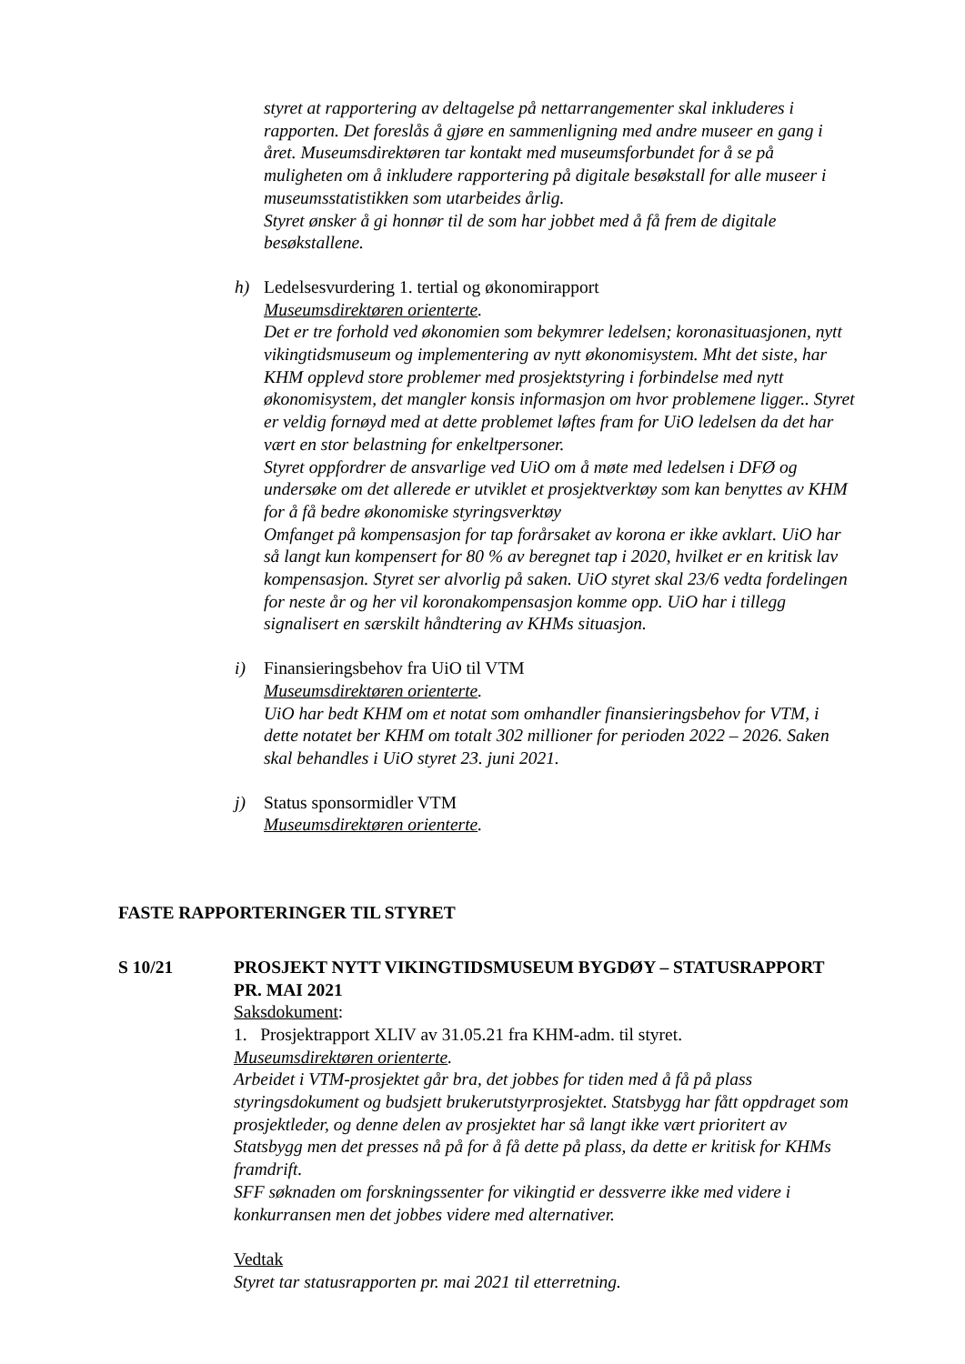styret at rapportering av deltagelse på nettarrangementer skal inkluderes i rapporten. Det foreslås å gjøre en sammenligning med andre museer en gang i året. Museumsdirektøren tar kontakt med museumsforbundet for å se på muligheten om å inkludere rapportering på digitale besøkstall for alle museer i museumsstatistikken som utarbeides årlig.
Styret ønsker å gi honnør til de som har jobbet med å få frem de digitale besøkstallene.
h) Ledelsesvurdering 1. tertial og økonomirapport
Museumsdirektøren orienterte.
Det er tre forhold ved økonomien som bekymrer ledelsen; koronasituasjonen, nytt vikingtidsmuseum og implementering av nytt økonomisystem. Mht det siste, har KHM opplevd store problemer med prosjektstyring i forbindelse med nytt økonomisystem, det mangler konsis informasjon om hvor problemene ligger.. Styret er veldig fornøyd med at dette problemet løftes fram for UiO ledelsen da det har vært en stor belastning for enkeltpersoner.
Styret oppfordrer de ansvarlige ved UiO om å møte med ledelsen i DFØ og undersøke om det allerede er utviklet et prosjektverktøy som kan benyttes av KHM for å få bedre økonomiske styringsverktøy
Omfanget på kompensasjon for tap forårsaket av korona er ikke avklart. UiO har så langt kun kompensert for 80 % av beregnet tap i 2020, hvilket er en kritisk lav kompensasjon. Styret ser alvorlig på saken. UiO styret skal 23/6 vedta fordelingen for neste år og her vil koronakompensasjon komme opp. UiO har i tillegg signalisert en særskilt håndtering av KHMs situasjon.
i) Finansieringsbehov fra UiO til VTM
Museumsdirektøren orienterte.
UiO har bedt KHM om et notat som omhandler finansieringsbehov for VTM, i dette notatet ber KHM om totalt 302 millioner for perioden 2022 – 2026. Saken skal behandles i UiO styret 23. juni 2021.
j) Status sponsormidler VTM
Museumsdirektøren orienterte.
FASTE RAPPORTERINGER TIL STYRET
S 10/21 PROSJEKT NYTT VIKINGTIDSMUSEUM BYGDØY – STATUSRAPPORT PR. MAI 2021
Saksdokument:
1. Prosjektrapport XLIV av 31.05.21 fra KHM-adm. til styret.
Museumsdirektøren orienterte.
Arbeidet i VTM-prosjektet går bra, det jobbes for tiden med å få på plass styringsdokument og budsjett brukerutstyrprosjektet. Statsbygg har fått oppdraget som prosjektleder, og denne delen av prosjektet har så langt ikke vært prioritert av Statsbygg men det presses nå på for å få dette på plass, da dette er kritisk for KHMs framdrift.
SFF søknaden om forskningssenter for vikingtid er dessverre ikke med videre i konkurransen men det jobbes videre med alternativer.
Vedtak
Styret tar statusrapporten pr. mai 2021 til etterretning.